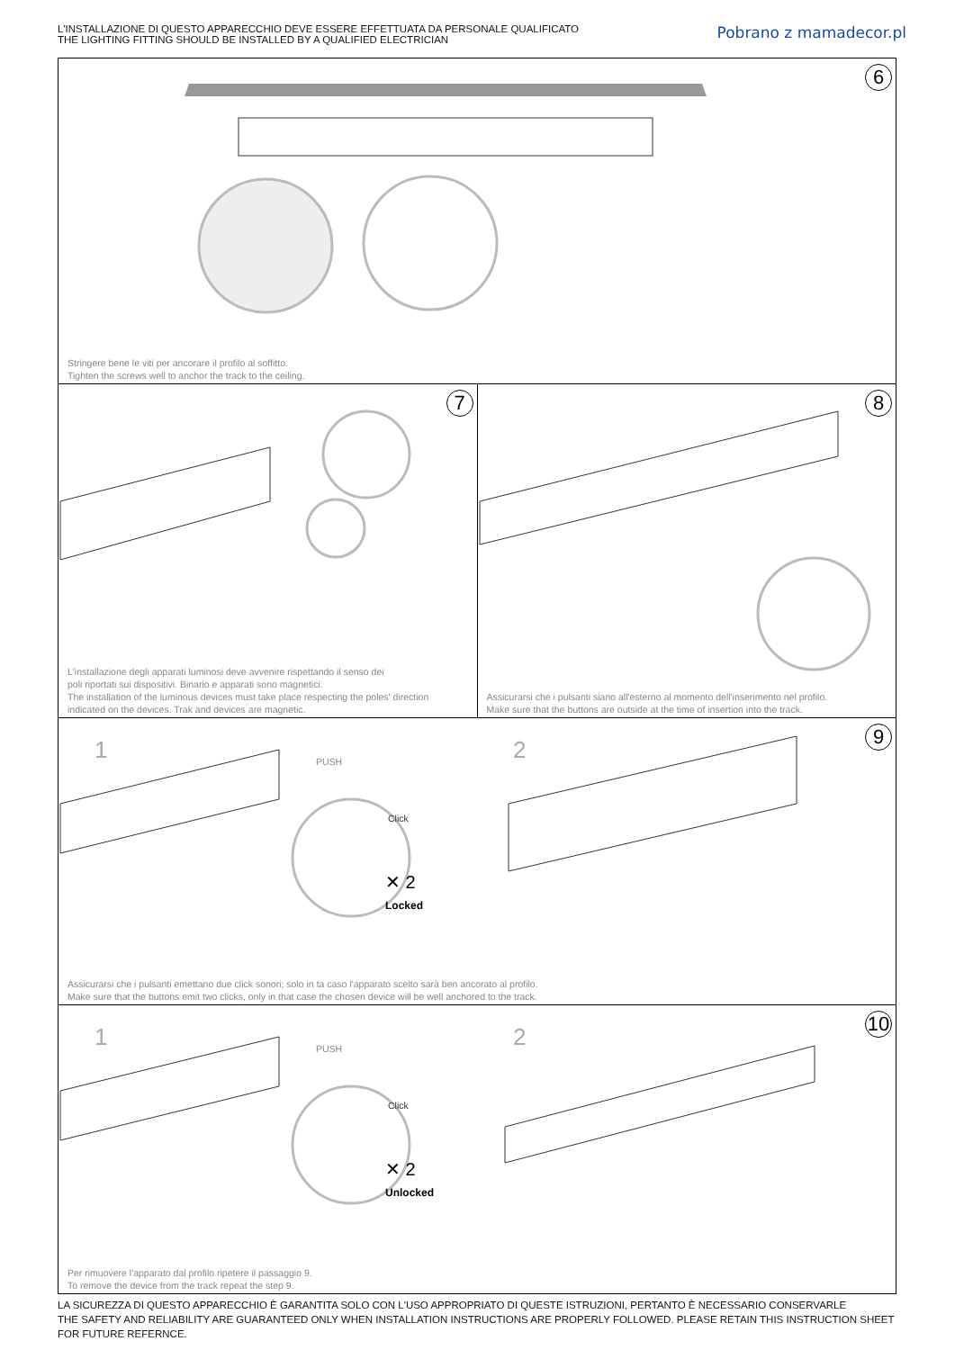L'INSTALLAZIONE DI QUESTO APPARECCHIO DEVE ESSERE EFFETTUATA DA PERSONALE QUALIFICATO
THE LIGHTING FITTING SHOULD BE INSTALLED BY A QUALIFIED ELECTRICIAN
Pobrano z mamadecor.pl
6
Stringere bene le viti per ancorare il profilo al soffitto.
Tighten the screws well to anchor the track to the ceiling.
7
L'installazione degli apparati luminosi deve avvenire rispettando il senso dei
poli riportati sui dispositivi. Binario e apparati sono magnetici.
The installation of the luminous devices must take place respecting the poles' direction
indicated on the devices. Trak and devices are magnetic.
8
Assicurarsi che i pulsanti siano all'esterno al momento dell'inserimento nel profilo.
Make sure that the buttons are outside at the time of insertion into the track.
9
1 2
PUSH
Click
✕ 2
Locked
Assicurarsi che i pulsanti emettano due click sonori; solo in ta caso l'apparato scelto sarà ben ancorato al profilo.
Make sure that the buttons emit two clicks, only in that case the chosen device will be well anchored to the track.
10
1 2
PUSH
Click
✕ 2
Unlocked
Per rimuovere l'apparato dal profilo ripetere il passaggio 9.
To remove the device from the track repeat the step 9.
LA SICUREZZA DI QUESTO APPARECCHIO È GARANTITA SOLO CON L'USO APPROPRIATO DI QUESTE ISTRUZIONI, PERTANTO È NECESSARIO CONSERVARLE
THE SAFETY AND RELIABILITY ARE GUARANTEED ONLY WHEN INSTALLATION INSTRUCTIONS ARE PROPERLY FOLLOWED. PLEASE RETAIN THIS INSTRUCTION SHEET FOR FUTURE REFERNCE.